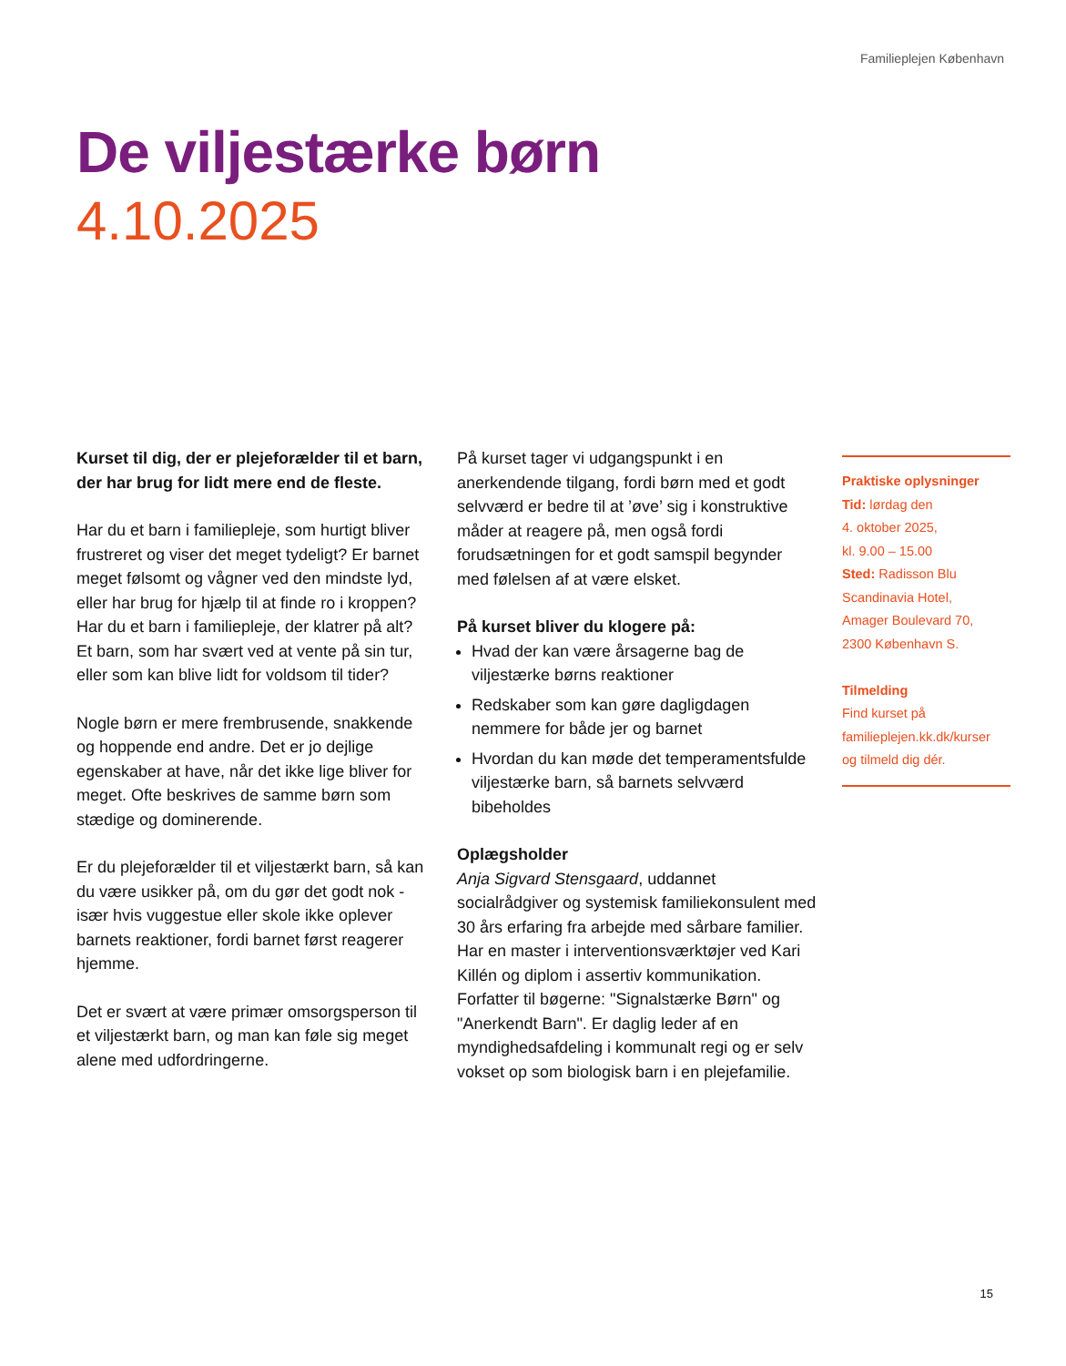Familieplejen København
De viljestærke børn
4.10.2025
Kurset til dig, der er plejeforælder til et barn, der har brug for lidt mere end de fleste.
Har du et barn i familiepleje, som hurtigt bliver frustreret og viser det meget tydeligt? Er barnet meget følsomt og vågner ved den mindste lyd, eller har brug for hjælp til at finde ro i kroppen? Har du et barn i familiepleje, der klatrer på alt? Et barn, som har svært ved at vente på sin tur, eller som kan blive lidt for voldsom til tider?
Nogle børn er mere frembrusende, snakkende og hoppende end andre. Det er jo dejlige egenskaber at have, når det ikke lige bliver for meget. Ofte beskrives de samme børn som stædige og dominerende.
Er du plejeforælder til et viljestærkt barn, så kan du være usikker på, om du gør det godt nok - især hvis vuggestue eller skole ikke oplever barnets reaktioner, fordi barnet først reagerer hjemme.
Det er svært at være primær omsorgsperson til et viljestærkt barn, og man kan føle sig meget alene med udfordringerne.
På kurset tager vi udgangspunkt i en anerkendende tilgang, fordi børn med et godt selvværd er bedre til at ’øve’ sig i konstruktive måder at reagere på, men også fordi forudsætningen for et godt samspil begynder med følelsen af at være elsket.
På kurset bliver du klogere på:
Hvad der kan være årsagerne bag de viljestærke børns reaktioner
Redskaber som kan gøre dagligdagen nemmere for både jer og barnet
Hvordan du kan møde det temperamentsfulde viljestærke barn, så barnets selvværd bibeholdes
Oplægsholder
Anja Sigvard Stensgaard, uddannet socialrådgiver og systemisk familiekonsulent med 30 års erfaring fra arbejde med sårbare familier. Har en master i interventionsværktøjer ved Kari Killén og diplom i assertiv kommunikation. Forfatter til bøgerne: "Signalstærke Børn" og "Anerkendt Barn". Er daglig leder af en myndighedsafdeling i kommunalt regi og er selv vokset op som biologisk barn i en plejefamilie.
Praktiske oplysninger
Tid: lørdag den
4. oktober 2025,
kl. 9.00 – 15.00
Sted: Radisson Blu
Scandinavia Hotel,
Amager Boulevard 70,
2300 København S.
Tilmelding
Find kurset på
familieplejen.kk.dk/kurser
og tilmeld dig dér.
15